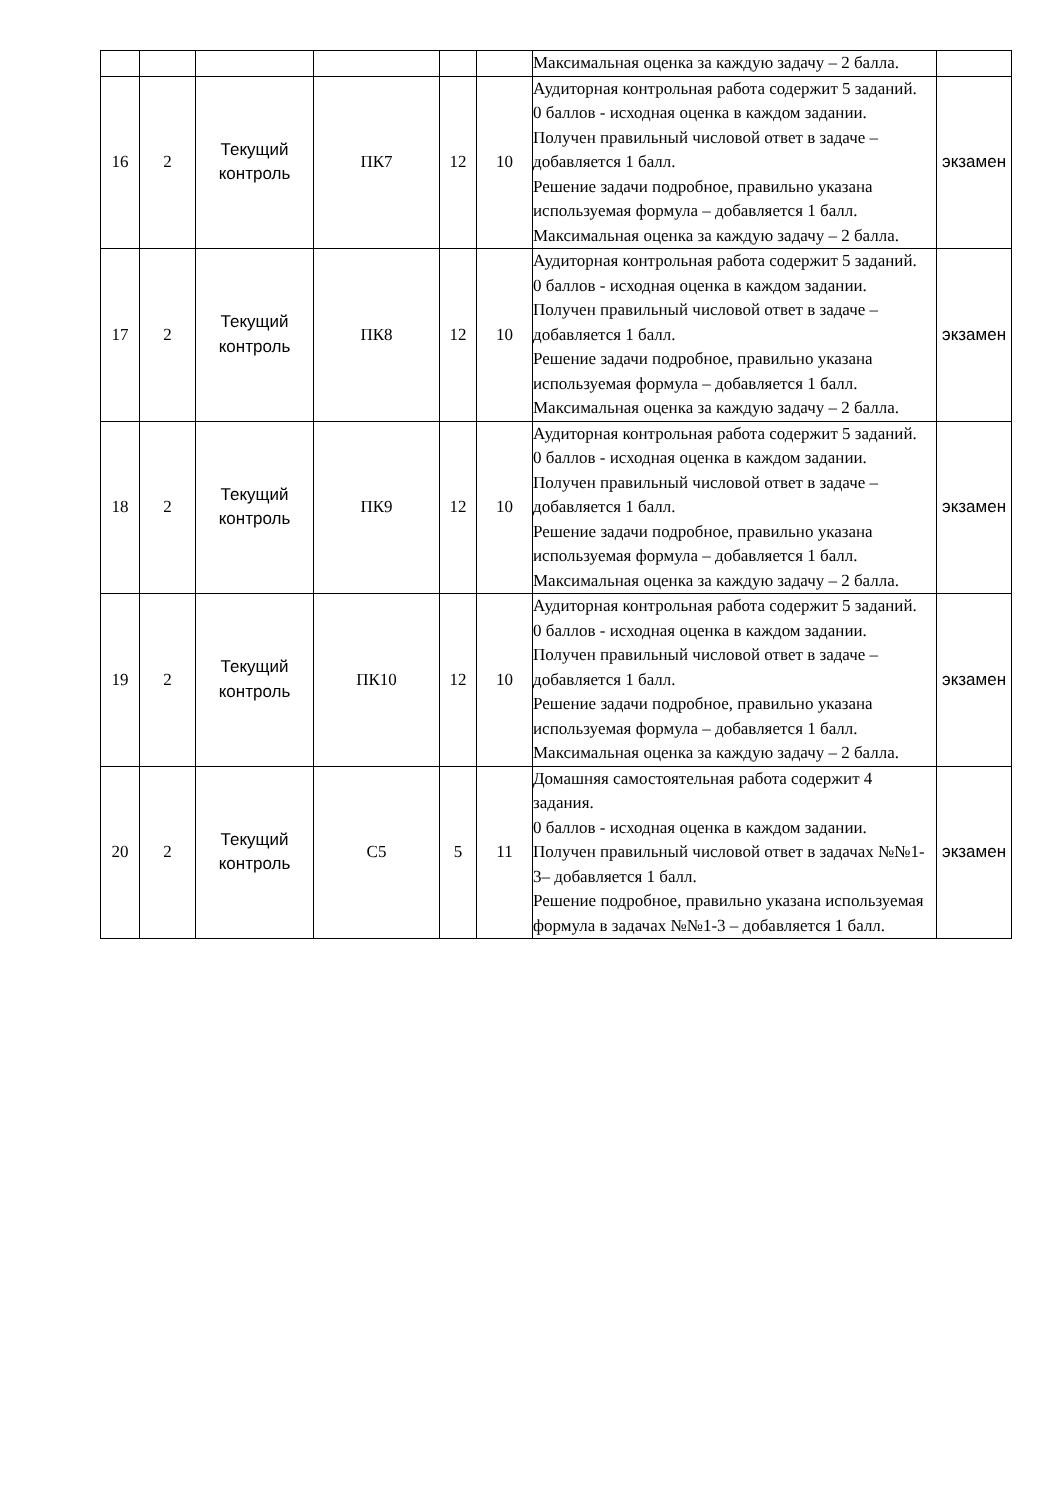| | | | | | | Максимальная оценка за каждую задачу – 2 балла. | |
| 16 | 2 | Текущий контроль | ПК7 | 12 | 10 | Аудиторная контрольная работа содержит 5 заданий. 0 баллов - исходная оценка в каждом задании. Получен правильный числовой ответ в задаче – добавляется 1 балл. Решение задачи подробное, правильно указана используемая формула – добавляется 1 балл. Максимальная оценка за каждую задачу – 2 балла. | экзамен |
| 17 | 2 | Текущий контроль | ПК8 | 12 | 10 | Аудиторная контрольная работа содержит 5 заданий. 0 баллов - исходная оценка в каждом задании. Получен правильный числовой ответ в задаче – добавляется 1 балл. Решение задачи подробное, правильно указана используемая формула – добавляется 1 балл. Максимальная оценка за каждую задачу – 2 балла. | экзамен |
| 18 | 2 | Текущий контроль | ПК9 | 12 | 10 | Аудиторная контрольная работа содержит 5 заданий. 0 баллов - исходная оценка в каждом задании. Получен правильный числовой ответ в задаче – добавляется 1 балл. Решение задачи подробное, правильно указана используемая формула – добавляется 1 балл. Максимальная оценка за каждую задачу – 2 балла. | экзамен |
| 19 | 2 | Текущий контроль | ПК10 | 12 | 10 | Аудиторная контрольная работа содержит 5 заданий. 0 баллов - исходная оценка в каждом задании. Получен правильный числовой ответ в задаче – добавляется 1 балл. Решение задачи подробное, правильно указана используемая формула – добавляется 1 балл. Максимальная оценка за каждую задачу – 2 балла. | экзамен |
| 20 | 2 | Текущий контроль | С5 | 5 | 11 | Домашняя самостоятельная работа содержит 4 задания. 0 баллов - исходная оценка в каждом задании. Получен правильный числовой ответ в задачах №№1-3– добавляется 1 балл. Решение подробное, правильно указана используемая формула в задачах №№1-3 – добавляется 1 балл. | экзамен |